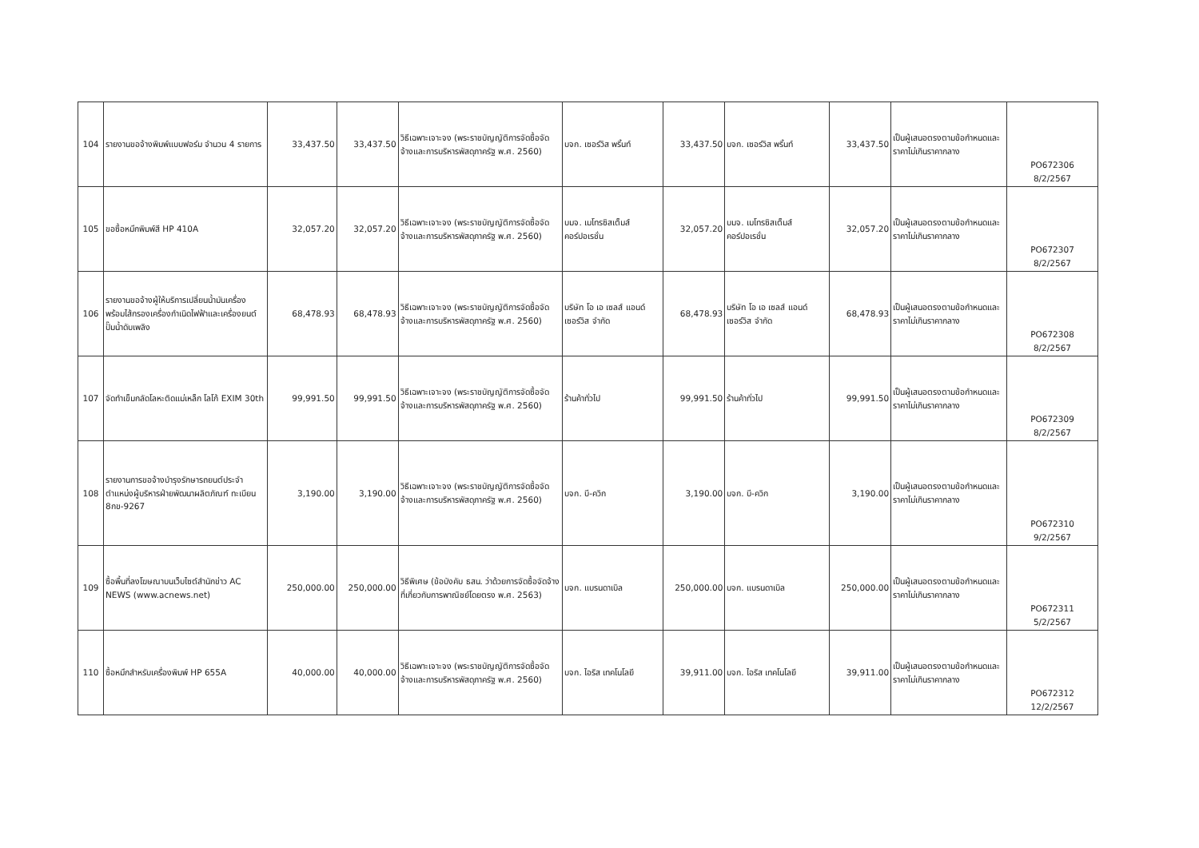| 104 | รายงานขอจ้างพิมพ์แบบฟอร์ม จำนวน 4 รายการ | 33,437.50 | 33,437.50 | วิธีเฉพาะเจาะจง (พระราชบัญญัติการจัดซื้อจัดจ้างและการบริหารพัสดุภาครัฐ พ.ศ. 2560) | บจก. เซอร์วิส พริ้นท์ | 33,437.50 | บจก. เซอร์วิส พริ้นท์ | 33,437.50 | เป็นผู้เสนอตรงตามข้อกำหนดและราคาไม่เกินราคากลาง | PO672306 8/2/2567 |
| 105 | ขอซื้อหมึกพิมพ์สี HP 410A | 32,057.20 | 32,057.20 | วิธีเฉพาะเจาะจง (พระราชบัญญัติการจัดซื้อจัดจ้างและการบริหารพัสดุภาครัฐ พ.ศ. 2560) | บมจ. เมโทรซิสเต็มส์คอร์ปอเรชั่น | 32,057.20 | บมจ. เมโทรซิสเต็มส์คอร์ปอเรชั่น | 32,057.20 | เป็นผู้เสนอตรงตามข้อกำหนดและราคาไม่เกินราคากลาง | PO672307 8/2/2567 |
| 106 | รายงานขอจ้างผู้ให้บริการเปลี่ยนน้ำมันเครื่องพร้อมไส้กรองเครื่องกำเนิดไฟฟ้าและเครื่องยนต์ปั๊มน้ำดับเพลิง | 68,478.93 | 68,478.93 | วิธีเฉพาะเจาะจง (พระราชบัญญัติการจัดซื้อจัดจ้างและการบริหารพัสดุภาครัฐ พ.ศ. 2560) | บริษัท โอ เอ เซลส์ แอนด์ เซอร์วิส จำกัด | 68,478.93 | บริษัท โอ เอ เซลส์ แอนด์ เซอร์วิส จำกัด | 68,478.93 | เป็นผู้เสนอตรงตามข้อกำหนดและราคาไม่เกินราคากลาง | PO672308 8/2/2567 |
| 107 | จัดทำเข็มกลัดโลหะติดแม่เหล็ก โลโก้ EXIM 30th | 99,991.50 | 99,991.50 | วิธีเฉพาะเจาะจง (พระราชบัญญัติการจัดซื้อจัดจ้างและการบริหารพัสดุภาครัฐ พ.ศ. 2560) | ร้านค้าทั่วไป | 99,991.50 | ร้านค้าทั่วไป | 99,991.50 | เป็นผู้เสนอตรงตามข้อกำหนดและราคาไม่เกินราคากลาง | PO672309 8/2/2567 |
| 108 | รายงานการขอจ้างบำรุงรักษารถยนต์ประจำตำแหน่งผู้บริหารฝ่ายพัฒนาผลิตภัณฑ์ ทะเบียน 8กข-9267 | 3,190.00 | 3,190.00 | วิธีเฉพาะเจาะจง (พระราชบัญญัติการจัดซื้อจัดจ้างและการบริหารพัสดุภาครัฐ พ.ศ. 2560) | บจก. บี-ควิก | 3,190.00 | บจก. บี-ควิก | 3,190.00 | เป็นผู้เสนอตรงตามข้อกำหนดและราคาไม่เกินราคากลาง | PO672310 9/2/2567 |
| 109 | ซื้อพื้นที่ลงโฆษณาบนเว็บไซต์สำนักข่าว AC NEWS (www.acnews.net) | 250,000.00 | 250,000.00 | วิธีพิเศษ (ข้อบังคับ ธสน. ว่าด้วยการจัดซื้อจัดจ้างที่เกี่ยวกับการพาณิชย์โดยตรง พ.ศ. 2563) | บจก. แบรนดาเบิล | 250,000.00 | บจก. แบรนดาเบิล | 250,000.00 | เป็นผู้เสนอตรงตามข้อกำหนดและราคาไม่เกินราคากลาง | PO672311 5/2/2567 |
| 110 | ซื้อหมึกสำหรับเครื่องพิมพ์ HP 655A | 40,000.00 | 40,000.00 | วิธีเฉพาะเจาะจง (พระราชบัญญัติการจัดซื้อจัดจ้างและการบริหารพัสดุภาครัฐ พ.ศ. 2560) | บจก. ไอริส เทคโนโลยี | 39,911.00 | บจก. ไอริส เทคโนโลยี | 39,911.00 | เป็นผู้เสนอตรงตามข้อกำหนดและราคาไม่เกินราคากลาง | PO672312 12/2/2567 |